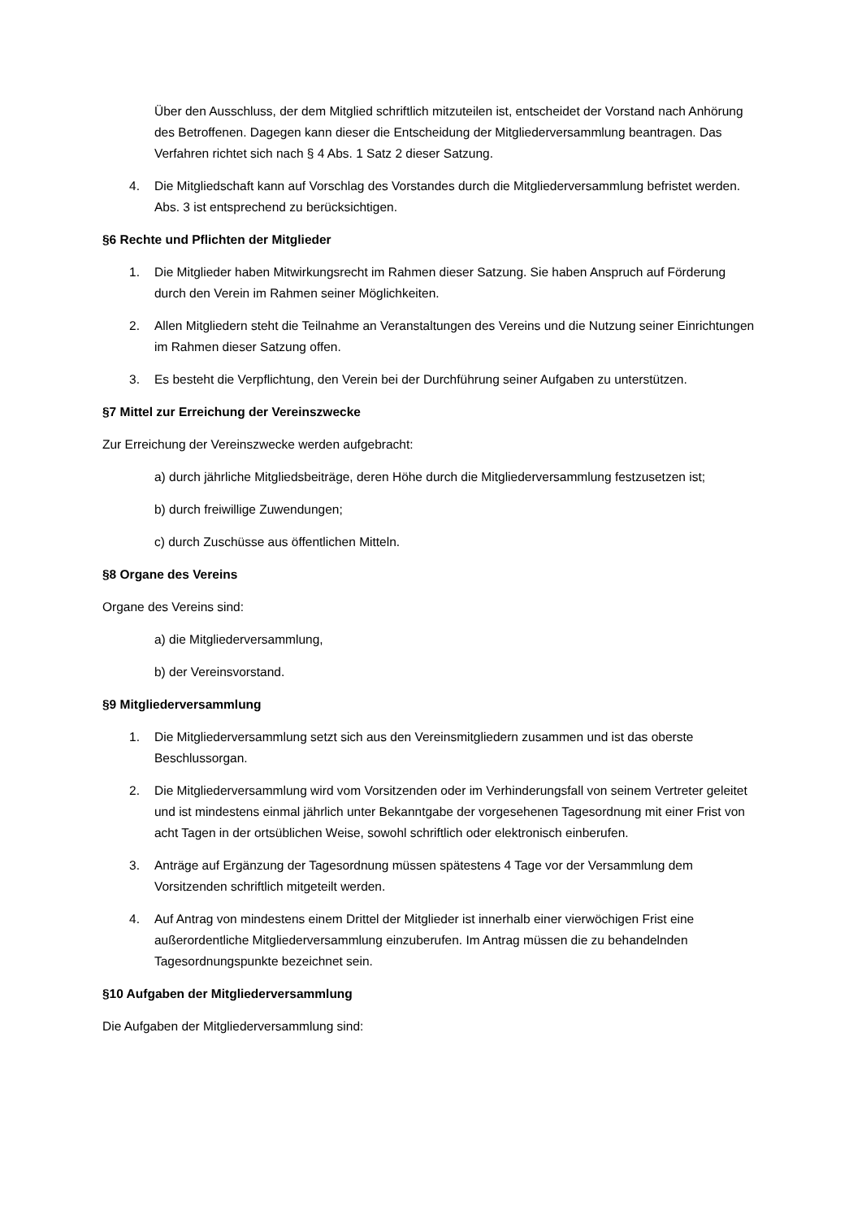Über den Ausschluss, der dem Mitglied schriftlich mitzuteilen ist, entscheidet der Vorstand nach Anhörung des Betroffenen. Dagegen kann dieser die Entscheidung der Mitgliederversammlung beantragen. Das Verfahren richtet sich nach § 4 Abs. 1 Satz 2 dieser Satzung.
4. Die Mitgliedschaft kann auf Vorschlag des Vorstandes durch die Mitgliederversammlung befristet werden. Abs. 3 ist entsprechend zu berücksichtigen.
§6 Rechte und Pflichten der Mitglieder
1. Die Mitglieder haben Mitwirkungsrecht im Rahmen dieser Satzung. Sie haben Anspruch auf Förderung durch den Verein im Rahmen seiner Möglichkeiten.
2. Allen Mitgliedern steht die Teilnahme an Veranstaltungen des Vereins und die Nutzung seiner Einrichtungen im Rahmen dieser Satzung offen.
3. Es besteht die Verpflichtung, den Verein bei der Durchführung seiner Aufgaben zu unterstützen.
§7 Mittel zur Erreichung der Vereinszwecke
Zur Erreichung der Vereinszwecke werden aufgebracht:
a) durch jährliche Mitgliedsbeiträge, deren Höhe durch die Mitgliederversammlung festzusetzen ist;
b) durch freiwillige Zuwendungen;
c) durch Zuschüsse aus öffentlichen Mitteln.
§8 Organe des Vereins
Organe des Vereins sind:
a) die Mitgliederversammlung,
b) der Vereinsvorstand.
§9 Mitgliederversammlung
1. Die Mitgliederversammlung setzt sich aus den Vereinsmitgliedern zusammen und ist das oberste Beschlussorgan.
2. Die Mitgliederversammlung wird vom Vorsitzenden oder im Verhinderungsfall von seinem Vertreter geleitet und ist mindestens einmal jährlich unter Bekanntgabe der vorgesehenen Tagesordnung mit einer Frist von acht Tagen in der ortsüblichen Weise, sowohl schriftlich oder elektronisch einberufen.
3. Anträge auf Ergänzung der Tagesordnung müssen spätestens 4 Tage vor der Versammlung dem Vorsitzenden schriftlich mitgeteilt werden.
4. Auf Antrag von mindestens einem Drittel der Mitglieder ist innerhalb einer vierwöchigen Frist eine außerordentliche Mitgliederversammlung einzuberufen. Im Antrag müssen die zu behandelnden Tagesordnungspunkte bezeichnet sein.
§10 Aufgaben der Mitgliederversammlung
Die Aufgaben der Mitgliederversammlung sind: